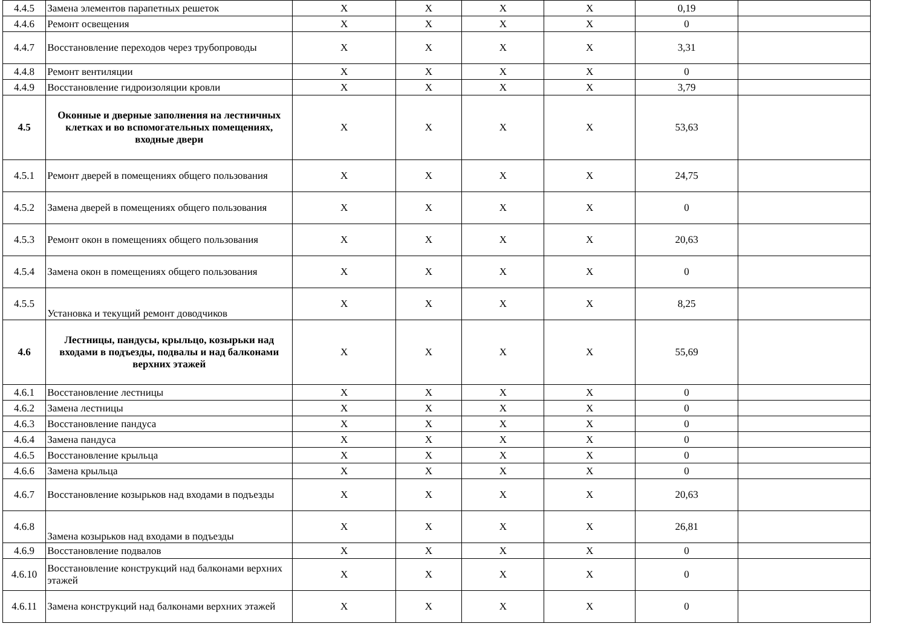| 4.4.5 | Замена элементов парапетных решеток | X | X | X | X | 0,19 | |
| 4.4.6 | Ремонт освещения | X | X | X | X | 0 | |
| 4.4.7 | Восстановление переходов через трубопроводы | X | X | X | X | 3,31 | |
| 4.4.8 | Ремонт вентиляции | X | X | X | X | 0 | |
| 4.4.9 | Восстановление гидроизоляции кровли | X | X | X | X | 3,79 | |
| 4.5 | Оконные и дверные заполнения на лестничных клетках и во вспомогательных помещениях, входные двери | X | X | X | X | 53,63 | |
| 4.5.1 | Ремонт дверей в помещениях общего пользования | X | X | X | X | 24,75 | |
| 4.5.2 | Замена дверей в помещениях общего пользования | X | X | X | X | 0 | |
| 4.5.3 | Ремонт окон в помещениях общего пользования | X | X | X | X | 20,63 | |
| 4.5.4 | Замена окон в помещениях общего пользования | X | X | X | X | 0 | |
| 4.5.5 | Установка и текущий ремонт доводчиков | X | X | X | X | 8,25 | |
| 4.6 | Лестницы, пандусы, крыльцо, козырьки над входами в подъезды, подвалы и над балконами верхних этажей | X | X | X | X | 55,69 | |
| 4.6.1 | Восстановление лестницы | X | X | X | X | 0 | |
| 4.6.2 | Замена лестницы | X | X | X | X | 0 | |
| 4.6.3 | Восстановление пандуса | X | X | X | X | 0 | |
| 4.6.4 | Замена пандуса | X | X | X | X | 0 | |
| 4.6.5 | Восстановление крыльца | X | X | X | X | 0 | |
| 4.6.6 | Замена крыльца | X | X | X | X | 0 | |
| 4.6.7 | Восстановление козырьков над входами в подъезды | X | X | X | X | 20,63 | |
| 4.6.8 | Замена козырьков над входами в подъезды | X | X | X | X | 26,81 | |
| 4.6.9 | Восстановление подвалов | X | X | X | X | 0 | |
| 4.6.10 | Восстановление конструкций над балконами верхних этажей | X | X | X | X | 0 | |
| 4.6.11 | Замена конструкций над балконами верхних этажей | X | X | X | X | 0 | |